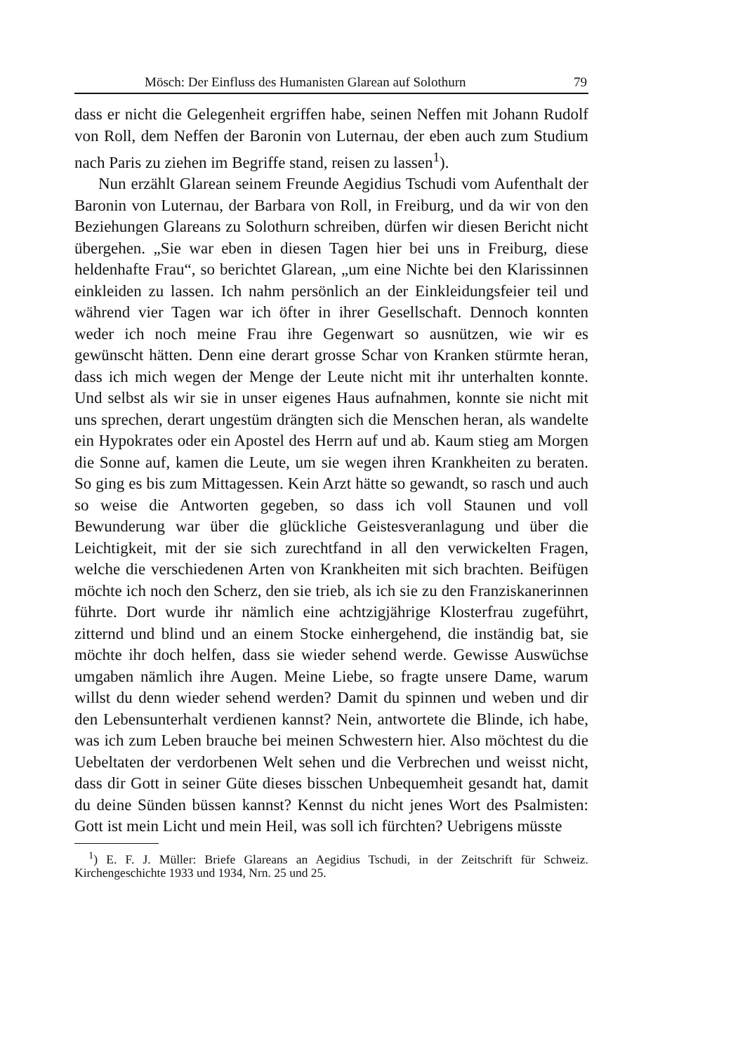Mösch: Der Einfluss des Humanisten Glarean auf Solothurn 79
dass er nicht die Gelegenheit ergriffen habe, seinen Neffen mit Johann Rudolf von Roll, dem Neffen der Baronin von Luternau, der eben auch zum Studium nach Paris zu ziehen im Begriffe stand, reisen zu lassen<sup>1</sup>).
Nun erzählt Glarean seinem Freunde Aegidius Tschudi vom Aufenthalt der Baronin von Luternau, der Barbara von Roll, in Freiburg, und da wir von den Beziehungen Glareans zu Solothurn schreiben, dürfen wir diesen Bericht nicht übergehen. „Sie war eben in diesen Tagen hier bei uns in Freiburg, diese heldenhafte Frau“, so berichtet Glarean, „um eine Nichte bei den Klarissinnen einkleiden zu lassen. Ich nahm persönlich an der Einkleidungsfeier teil und während vier Tagen war ich öfter in ihrer Gesellschaft. Dennoch konnten weder ich noch meine Frau ihre Gegenwart so ausnützen, wie wir es gewünscht hätten. Denn eine derart grosse Schar von Kranken stürmte heran, dass ich mich wegen der Menge der Leute nicht mit ihr unterhalten konnte. Und selbst als wir sie in unser eigenes Haus aufnahmen, konnte sie nicht mit uns sprechen, derart ungestüm drängten sich die Menschen heran, als wandelte ein Hypokrates oder ein Apostel des Herrn auf und ab. Kaum stieg am Morgen die Sonne auf, kamen die Leute, um sie wegen ihren Krankheiten zu beraten. So ging es bis zum Mittagessen. Kein Arzt hätte so gewandt, so rasch und auch so weise die Antworten gegeben, so dass ich voll Staunen und voll Bewunderung war über die glückliche Geistesveranlagung und über die Leichtigkeit, mit der sie sich zurechtfand in all den verwickelten Fragen, welche die verschiedenen Arten von Krankheiten mit sich brachten. Beifügen möchte ich noch den Scherz, den sie trieb, als ich sie zu den Franziskanerinnen führte. Dort wurde ihr nämlich eine achtzigjährige Klosterfrau zugeführt, zitternd und blind und an einem Stocke einhergehend, die inständig bat, sie möchte ihr doch helfen, dass sie wieder sehend werde. Gewisse Auswüchse umgaben nämlich ihre Augen. Meine Liebe, so fragte unsere Dame, warum willst du denn wieder sehend werden? Damit du spinnen und weben und dir den Lebensunterhalt verdienen kannst? Nein, antwortete die Blinde, ich habe, was ich zum Leben brauche bei meinen Schwestern hier. Also möchtest du die Uebeltaten der verdorbenen Welt sehen und die Verbrechen und weisst nicht, dass dir Gott in seiner Güte dieses bisschen Unbequemheit gesandt hat, damit du deine Sünden büssen kannst? Kennst du nicht jenes Wort des Psalmisten: Gott ist mein Licht und mein Heil, was soll ich fürchten? Uebrigens müsste
<sup>1</sup>) E. F. J. Müller: Briefe Glareans an Aegidius Tschudi, in der Zeitschrift für Schweiz. Kirchengeschichte 1933 und 1934, Nrn. 25 und 25.